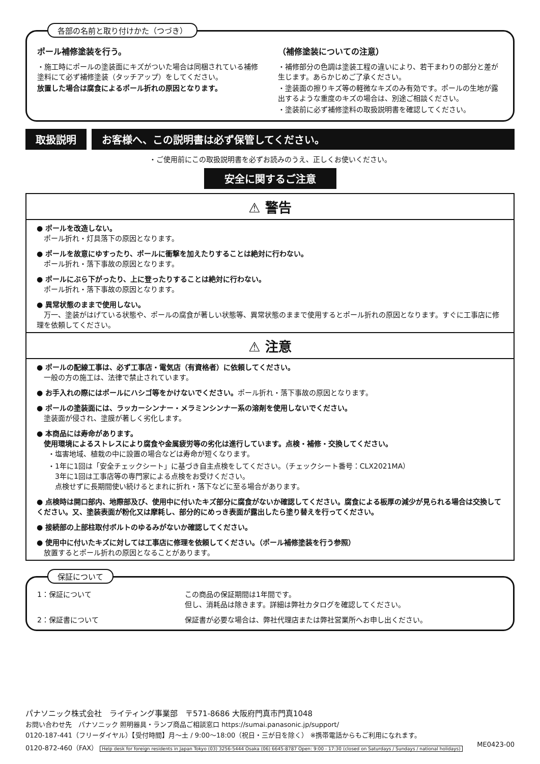各部の名前と取り付けかた（つづき）
ポール補修塗装を行う。
・施工時にポールの塗装面にキズがついた場合は同梱されている補修塗料にて必ず補修塗装（タッチアップ）をしてください。
放置した場合は腐食によるポール折れの原因となります。
（補修塗装についての注意）
・補修部分の色調は塗装工程の違いにより、若干まわりの部分と差が生じます。あらかじめご了承ください。
・塗装面の擦りキズ等の軽微なキズのみ有効です。ポールの生地が露出するような重度のキズの場合は、別途ご相談ください。
・塗装前に必ず補修塗料の取扱説明書を確認してください。
取扱説明 お客様へ、この説明書は必ず保管してください。
・ご使用前にこの取扱説明書を必ずお読みのうえ、正しくお使いください。
安全に関するご注意
⚠ 警告
● ポールを改造しない。
　ポール折れ・灯具落下の原因となります。
● ポールを故意にゆすったり、ポールに衝撃を加えたりすることは絶対に行わない。
　ポール折れ・落下事故の原因となります。
● ポールにぶら下がったり、上に登ったりすることは絶対に行わない。
　ポール折れ・落下事故の原因となります。
● 異常状態のままで使用しない。
　万一、塗装がはげている状態や、ポールの腐食が著しい状態等、異常状態のままで使用するとポール折れの原因となります。すぐに工事店に修理を依頼してください。
⚠ 注意
● ポールの配線工事は、必ず工事店・電気店（有資格者）に依頼してください。
　一般の方の施工は、法律で禁止されています。
● お手入れの際にはポールにハシゴ等をかけないでください。ポール折れ・落下事故の原因となります。
● ポールの塗装面には、ラッカーシンナー・メラミンシンナー系の溶剤を使用しないでください。
　塗装面が侵され、塗膜が著しく劣化します。
● 本商品には寿命があります。
　使用環境によるストレスにより腐食や金属疲労等の劣化は進行しています。点検・補修・交換してください。
・塩害地域、植栽の中に設置の場合などは寿命が短くなります。
・1年に1回は「安全チェックシート」に基づき自主点検をしてください。（チェックシート番号：CLX2021MA）
　3年に1回は工事店等の専門家による点検をお受けください。
　点検せずに長期間使い続けるとまれに折れ・落下などに至る場合があります。
● 点検時は開口部内、地際部及び、使用中に付いたキズ部分に腐食がないか確認してください。腐食による板厚の減少が見られる場合は交換してください。又、塗装表面が粉化又は摩耗し、部分的にめっき表面が露出したら塗り替えを行ってください。
● 接続部の上部柱取付ボルトのゆるみがないか確認してください。
● 使用中に付いたキズに対しては工事店に修理を依頼してください。（ポール補修塗装を行う参照）
　放置するとポール折れの原因となることがあります。
保証について
1：保証について この商品の保証期間は1年間です。
但し、消耗品は除きます。詳細は弊社カタログを確認してください。
2：保証書について 保証書が必要な場合は、弊社代理店または弊社営業所へお申し出ください。
パナソニック株式会社　ライティング事業部　〒571-8686 大阪府門真市門真1048
お問い合わせ先　パナソニック 照明器具・ランプ商品ご相談窓口 https://sumai.panasonic.jp/support/
0120-187-441（フリーダイヤル）【受付時間】月～土 / 9:00～18:00（祝日・三が日を除く） ※携帯電話からもご利用になれます。
0120-872-460（FAX） Help desk for foreign residents in Japan Tokyo (03) 3256-5444 Osaka (06) 6645-8787 Open: 9:00 - 17:30 (closed on Saturdays / Sundays / national holidays) ME0423-00